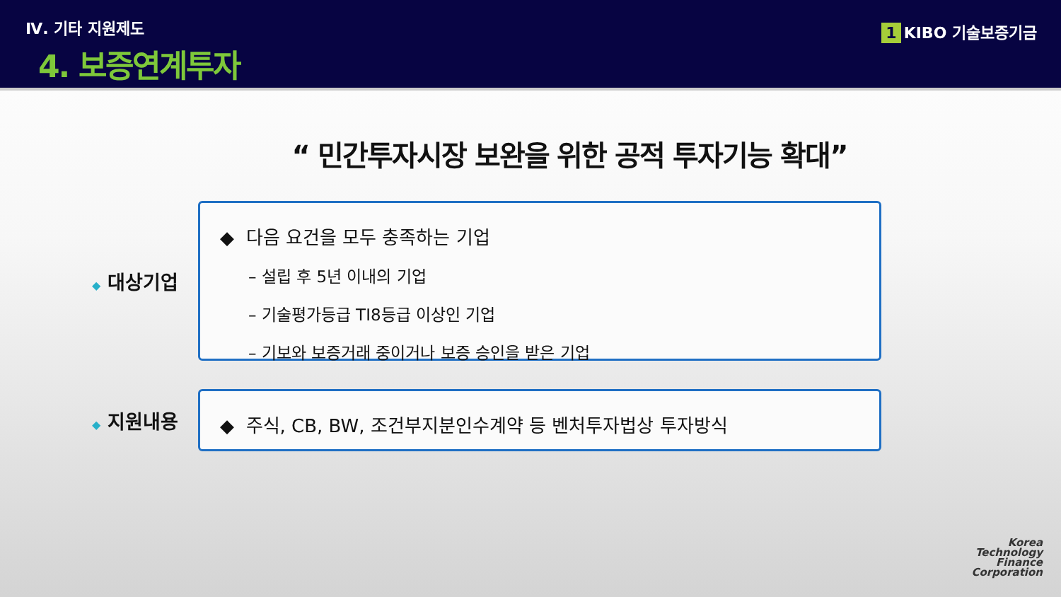Ⅳ. 기타 지원제도
4. 보증연계투자
1 KIBO 기술보증기금
“ 민간투자시장 보완을 위한 공적 투자기능 확대”
◆ 대상기업
◆ 다음 요건을 모두 충족하는 기업
– 설립 후 5년 이내의 기업
– 기술평가등급 TI8등급 이상인 기업
– 기보와 보증거래 중이거나 보증 승인을 받은 기업
◆ 지원내용
◆ 주식, CB, BW, 조건부지분인수계약 등 벤처투자법상 투자방식
Korea
Technology
Finance
Corporation